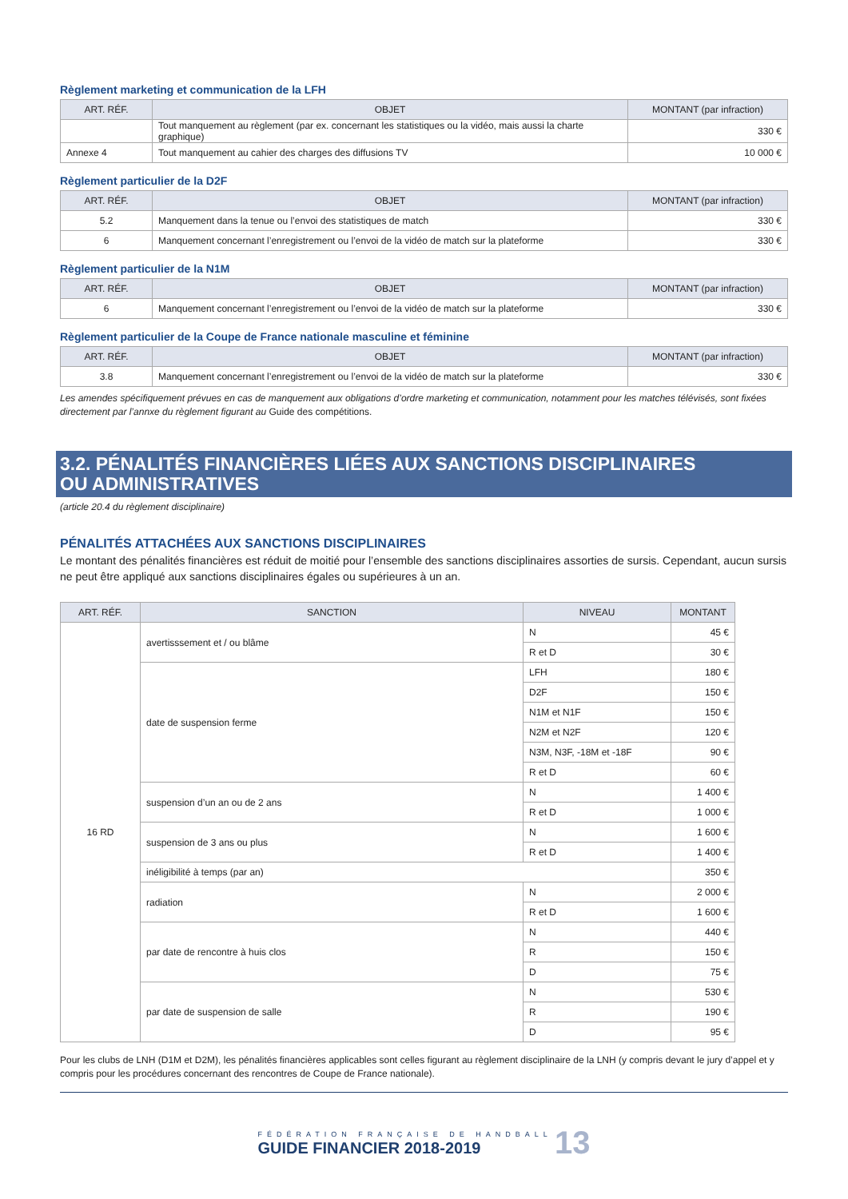Règlement marketing et communication de la LFH
| ART. RÉF. | OBJET | MONTANT (par infraction) |
| --- | --- | --- |
| | Tout manquement au règlement (par ex. concernant les statistiques ou la vidéo, mais aussi la charte graphique) | 330 € |
| Annexe 4 | Tout manquement au cahier des charges des diffusions TV | 10 000 € |
Règlement particulier de la D2F
| ART. RÉF. | OBJET | MONTANT (par infraction) |
| --- | --- | --- |
| 5.2 | Manquement dans la tenue ou l’envoi des statistiques de match | 330 € |
| 6 | Manquement concernant l’enregistrement ou l’envoi de la vidéo de match sur la plateforme | 330 € |
Règlement particulier de la N1M
| ART. RÉF. | OBJET | MONTANT (par infraction) |
| --- | --- | --- |
| 6 | Manquement concernant l’enregistrement ou l’envoi de la vidéo de match sur la plateforme | 330 € |
Règlement particulier de la Coupe de France nationale masculine et féminine
| ART. RÉF. | OBJET | MONTANT (par infraction) |
| --- | --- | --- |
| 3.8 | Manquement concernant l’enregistrement ou l’envoi de la vidéo de match sur la plateforme | 330 € |
Les amendes spécifiquement prévues en cas de manquement aux obligations d’ordre marketing et communication, notamment pour les matches télévisés, sont fixées directement par l’annxe du règlement figurant au Guide des compétitions.
3.2. PÉNALITÉS FINANCIÈRES LIÉES AUX SANCTIONS DISCIPLINAIRES
OU ADMINISTRATIVES
(article 20.4 du règlement disciplinaire)
PÉNALITÉS ATTACHÉES AUX SANCTIONS DISCIPLINAIRES
Le montant des pénalités financières est réduit de moitié pour l’ensemble des sanctions disciplinaires assorties de sursis. Cependant, aucun sursis ne peut être appliqué aux sanctions disciplinaires égales ou supérieures à un an.
| ART. RÉF. | SANCTION | NIVEAU | MONTANT |
| --- | --- | --- | --- |
| 16 RD | avertisssement et / ou blâme | N | 45 € |
| | | R et D | 30 € |
| | date de suspension ferme | LFH | 180 € |
| | | D2F | 150 € |
| | | N1M et N1F | 150 € |
| | | N2M et N2F | 120 € |
| | | N3M, N3F, -18M et -18F | 90 € |
| | | R et D | 60 € |
| | suspension d’un an ou de 2 ans | N | 1 400 € |
| | | R et D | 1 000 € |
| | suspension de 3 ans ou plus | N | 1 600 € |
| | | R et D | 1 400 € |
| | inéligibilité à temps (par an) | | 350 € |
| | radiation | N | 2 000 € |
| | | R et D | 1 600 € |
| | par date de rencontre à huis clos | N | 440 € |
| | | R | 150 € |
| | | D | 75 € |
| | par date de suspension de salle | N | 530 € |
| | | R | 190 € |
| | | D | 95 € |
Pour les clubs de LNH (D1M et D2M), les pénalités financières applicables sont celles figurant au règlement disciplinaire de la LNH (y compris devant le jury d’appel et y compris pour les procédures concernant des rencontres de Coupe de France nationale).
FÉDÉRATION FRANÇAISE DE HANDBALL
GUIDE FINANCIER 2018-2019 13